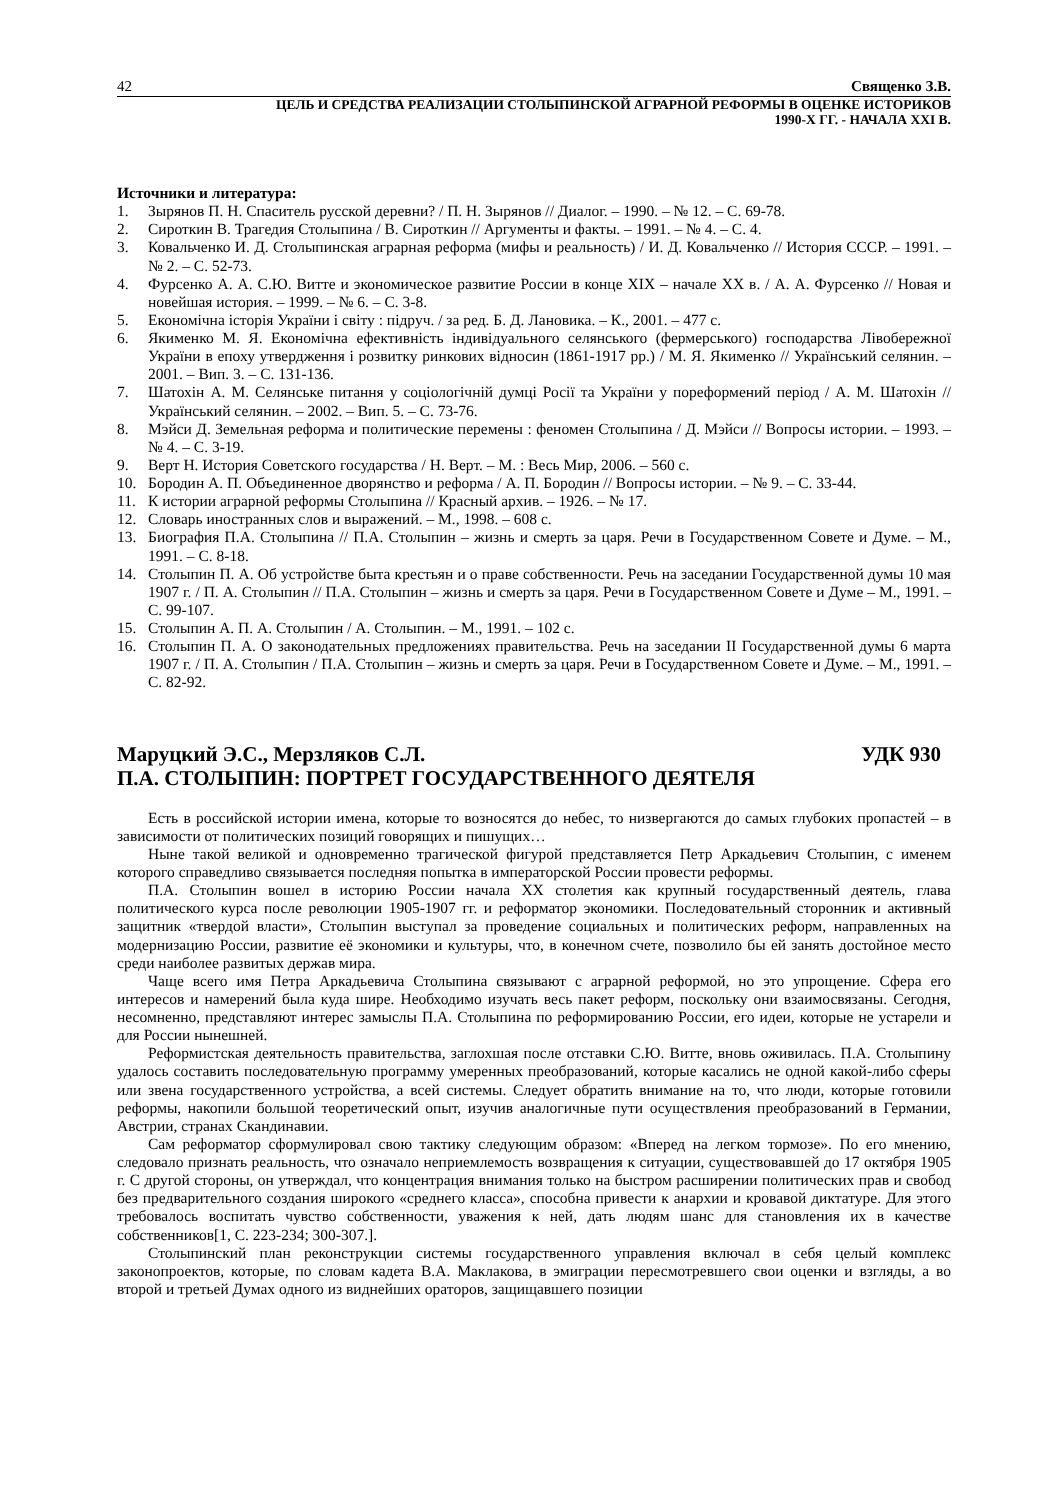42 Священко З.В.
ЦЕЛЬ И СРЕДСТВА РЕАЛИЗАЦИИ СТОЛЫПИНСКОЙ АГРАРНОЙ РЕФОРМЫ В ОЦЕНКЕ ИСТОРИКОВ
1990-Х ГГ. - НАЧАЛА XXI В.
Источники и литература:
1. Зырянов П. Н. Спаситель русской деревни? / П. Н. Зырянов // Диалог. – 1990. – № 12. – С. 69-78.
2. Сироткин В. Трагедия Столыпина / В. Сироткин // Аргументы и факты. – 1991. – № 4. – С. 4.
3. Ковальченко И. Д. Столыпинская аграрная реформа (мифы и реальность) / И. Д. Ковальченко // История СССР. – 1991. – № 2. – С. 52-73.
4. Фурсенко А. А. С.Ю. Витте и экономическое развитие России в конце XIX – начале XX в. / А. А. Фурсенко // Новая и новейшая история. – 1999. – № 6. – С. 3-8.
5. Економічна історія України і світу : підруч. / за ред. Б. Д. Лановика. – К., 2001. – 477 с.
6. Якименко М. Я. Економічна ефективність індивідуального селянського (фермерського) господарства Лівобережної України в епоху утвердження і розвитку ринкових відносин (1861-1917 рр.) / М. Я. Якименко // Український селянин. – 2001. – Вип. 3. – С. 131-136.
7. Шатохін А. М. Селянське питання у соціологічній думці Росії та України у пореформений період / А. М. Шатохін // Український селянин. – 2002. – Вип. 5. – С. 73-76.
8. Мэйси Д. Земельная реформа и политические перемены : феномен Столыпина / Д. Мэйси // Вопросы истории. – 1993. – № 4. – С. 3-19.
9. Верт Н. История Советского государства / Н. Верт. – М. : Весь Мир, 2006. – 560 с.
10. Бородин А. П. Объединенное дворянство и реформа / А. П. Бородин // Вопросы истории. – № 9. – С. 33-44.
11. К истории аграрной реформы Столыпина // Красный архив. – 1926. – № 17.
12. Словарь иностранных слов и выражений. – М., 1998. – 608 с.
13. Биография П.А. Столыпина // П.А. Столыпин – жизнь и смерть за царя. Речи в Государственном Совете и Думе. – М., 1991. – С. 8-18.
14. Столыпин П. А. Об устройстве быта крестьян и о праве собственности. Речь на заседании Государственной думы 10 мая 1907 г. / П. А. Столыпин // П.А. Столыпин – жизнь и смерть за царя. Речи в Государственном Совете и Думе – М., 1991. – С. 99-107.
15. Столыпин А. П. А. Столыпин / А. Столыпин. – М., 1991. – 102 с.
16. Столыпин П. А. О законодательных предложениях правительства. Речь на заседании II Государственной думы 6 марта 1907 г. / П. А. Столыпин / П.А. Столыпин – жизнь и смерть за царя. Речи в Государственном Совете и Думе. – М., 1991. – С. 82-92.
Маруцкий Э.С., Мерзляков С.Л. УДК 930
П.А. СТОЛЫПИН: ПОРТРЕТ ГОСУДАРСТВЕННОГО ДЕЯТЕЛЯ
Есть в российской истории имена, которые то возносятся до небес, то низвергаются до самых глубоких пропастей – в зависимости от политических позиций говорящих и пишущих…
Ныне такой великой и одновременно трагической фигурой представляется Петр Аркадьевич Столыпин, с именем которого справедливо связывается последняя попытка в императорской России провести реформы.
П.А. Столыпин вошел в историю России начала XX столетия как крупный государственный деятель, глава политического курса после революции 1905-1907 гг. и реформатор экономики. Последовательный сторонник и активный защитник «твердой власти», Столыпин выступал за проведение социальных и политических реформ, направленных на модернизацию России, развитие её экономики и культуры, что, в конечном счете, позволило бы ей занять достойное место среди наиболее развитых держав мира.
Чаще всего имя Петра Аркадьевича Столыпина связывают с аграрной реформой, но это упрощение. Сфера его интересов и намерений была куда шире. Необходимо изучать весь пакет реформ, поскольку они взаимосвязаны. Сегодня, несомненно, представляют интерес замыслы П.А. Столыпина по реформированию России, его идеи, которые не устарели и для России нынешней.
Реформистская деятельность правительства, заглохшая после отставки С.Ю. Витте, вновь оживилась. П.А. Столыпину удалось составить последовательную программу умеренных преобразований, которые касались не одной какой-либо сферы или звена государственного устройства, а всей системы. Следует обратить внимание на то, что люди, которые готовили реформы, накопили большой теоретический опыт, изучив аналогичные пути осуществления преобразований в Германии, Австрии, странах Скандинавии.
Сам реформатор сформулировал свою тактику следующим образом: «Вперед на легком тормозе». По его мнению, следовало признать реальность, что означало неприемлемость возвращения к ситуации, существовавшей до 17 октября 1905 г. С другой стороны, он утверждал, что концентрация внимания только на быстром расширении политических прав и свобод без предварительного создания широкого «среднего класса», способна привести к анархии и кровавой диктатуре. Для этого требовалось воспитать чувство собственности, уважения к ней, дать людям шанс для становления их в качестве собственников[1, С. 223-234; 300-307.].
Столыпинский план реконструкции системы государственного управления включал в себя целый комплекс законопроектов, которые, по словам кадета В.А. Маклакова, в эмиграции пересмотревшего свои оценки и взгляды, а во второй и третьей Думах одного из виднейших ораторов, защищавшего позиции